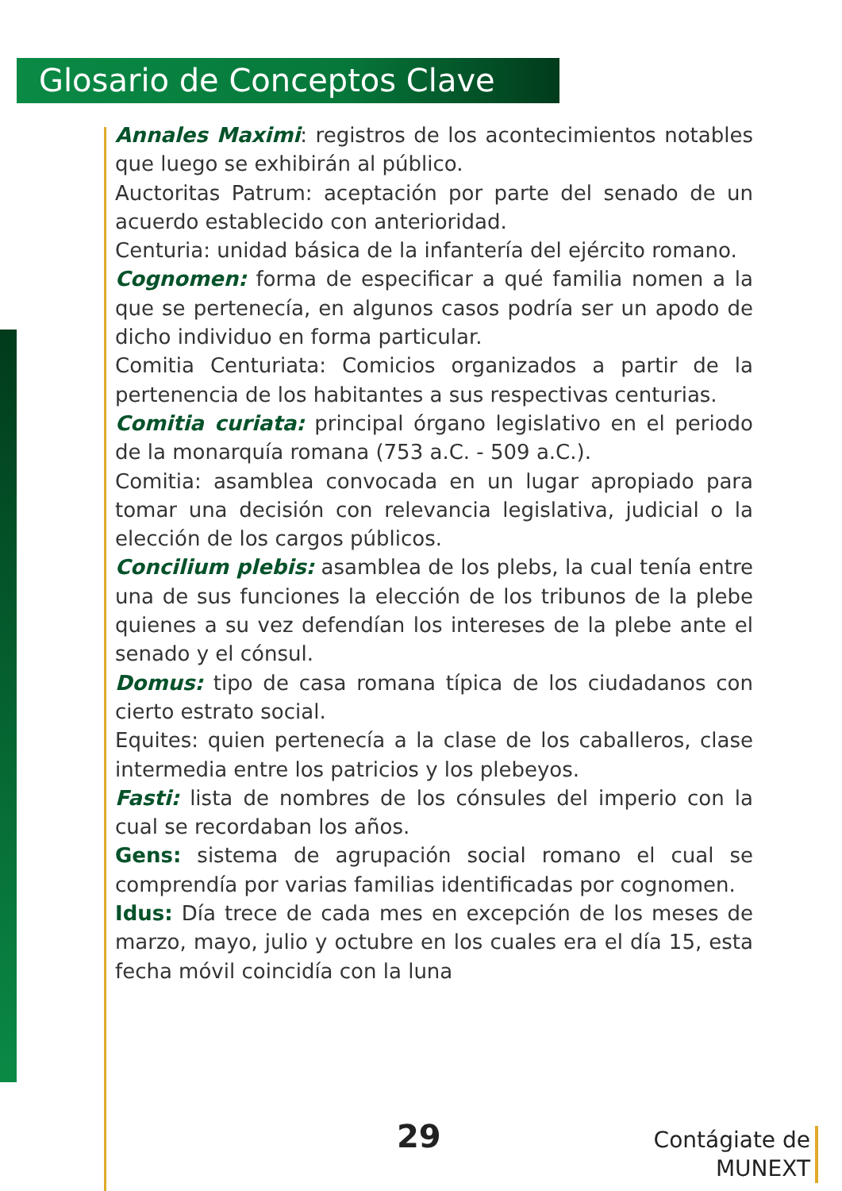Glosario de Conceptos Clave
Annales Maximi: registros de los acontecimientos notables que luego se exhibirán al público.
Auctoritas Patrum: aceptación por parte del senado de un acuerdo establecido con anterioridad.
Centuria: unidad básica de la infantería del ejército romano.
Cognomen: forma de especificar a qué familia nomen a la que se pertenecía, en algunos casos podría ser un apodo de dicho individuo en forma particular.
Comitia Centuriata: Comicios organizados a partir de la pertenencia de los habitantes a sus respectivas centurias.
Comitia curiata: principal órgano legislativo en el periodo de la monarquía romana (753 a.C. - 509 a.C.).
Comitia: asamblea convocada en un lugar apropiado para tomar una decisión con relevancia legislativa, judicial o la elección de los cargos públicos.
Concilium plebis: asamblea de los plebs, la cual tenía entre una de sus funciones la elección de los tribunos de la plebe quienes a su vez defendían los intereses de la plebe ante el senado y el cónsul.
Domus: tipo de casa romana típica de los ciudadanos con cierto estrato social.
Equites: quien pertenecía a la clase de los caballeros, clase intermedia entre los patricios y los plebeyos.
Fasti: lista de nombres de los cónsules del imperio con la cual se recordaban los años.
Gens: sistema de agrupación social romano el cual se comprendía por varias familias identificadas por cognomen.
Idus: Día trece de cada mes en excepción de los meses de marzo, mayo, julio y octubre en los cuales era el día 15, esta fecha móvil coincidía con la luna
29
Contágiate de
MUNEXT